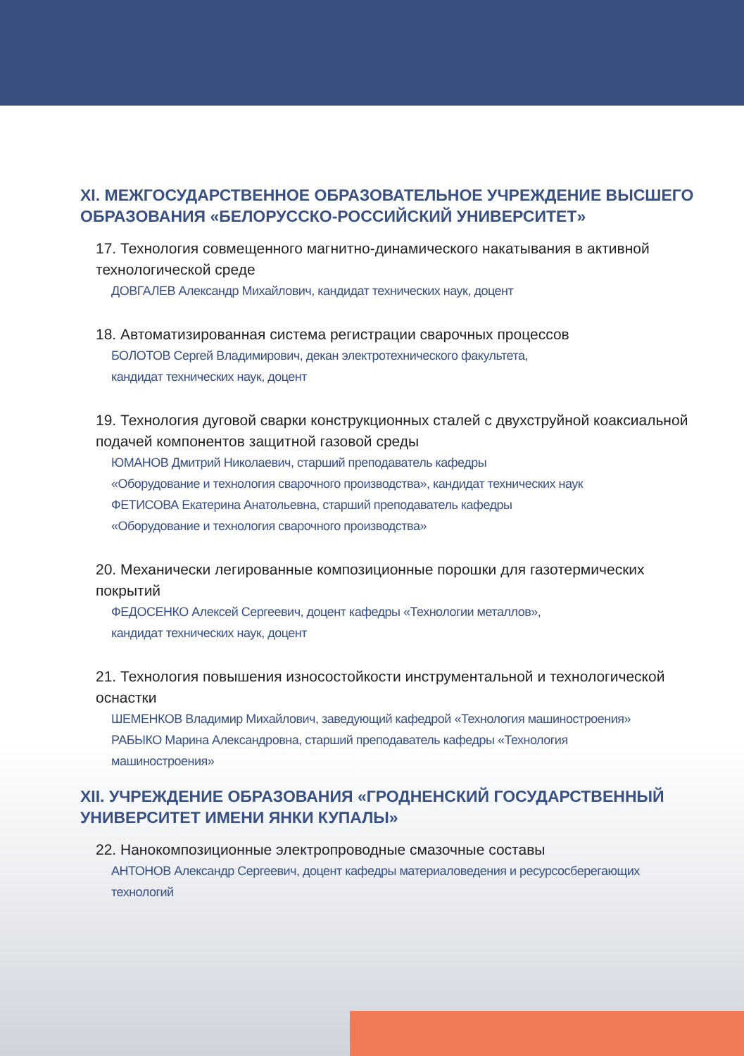XI. МЕЖГОСУДАРСТВЕННОЕ ОБРАЗОВАТЕЛЬНОЕ УЧРЕЖДЕНИЕ ВЫСШЕГО ОБРАЗОВАНИЯ «БЕЛОРУССКО-РОССИЙСКИЙ УНИВЕРСИТЕТ»
17. Технология совмещенного магнитно-динамического накатывания в активной технологической среде
ДОВГАЛЕВ Александр Михайлович, кандидат технических наук, доцент
18. Автоматизированная система регистрации сварочных процессов
БОЛОТОВ Сергей Владимирович, декан электротехнического факультета,
кандидат технических наук, доцент
19. Технология дуговой сварки конструкционных сталей с двухструйной коаксиальной подачей компонентов защитной газовой среды
ЮМАНОВ Дмитрий Николаевич, старший преподаватель кафедры
«Оборудование и технология сварочного производства», кандидат технических наук
ФЕТИСОВА Екатерина Анатольевна, старший преподаватель кафедры
«Оборудование и технология сварочного производства»
20. Механически легированные композиционные порошки для газотермических покрытий
ФЕДОСЕНКО Алексей Сергеевич, доцент кафедры «Технологии металлов»,
кандидат технических наук, доцент
21. Технология повышения износостойкости инструментальной и технологической оснастки
ШЕМЕНКОВ Владимир Михайлович, заведующий кафедрой «Технология машиностроения»
РАБЫКО Марина Александровна, старший преподаватель кафедры «Технология
машиностроения»
XII. УЧРЕЖДЕНИЕ ОБРАЗОВАНИЯ «ГРОДНЕНСКИЙ ГОСУДАРСТВЕННЫЙ УНИВЕРСИТЕТ ИМЕНИ ЯНКИ КУПАЛЫ»
22. Нанокомпозиционные электропроводные смазочные составы
АНТОНОВ Александр Сергеевич, доцент кафедры материаловедения и ресурсосберегающих
технологий